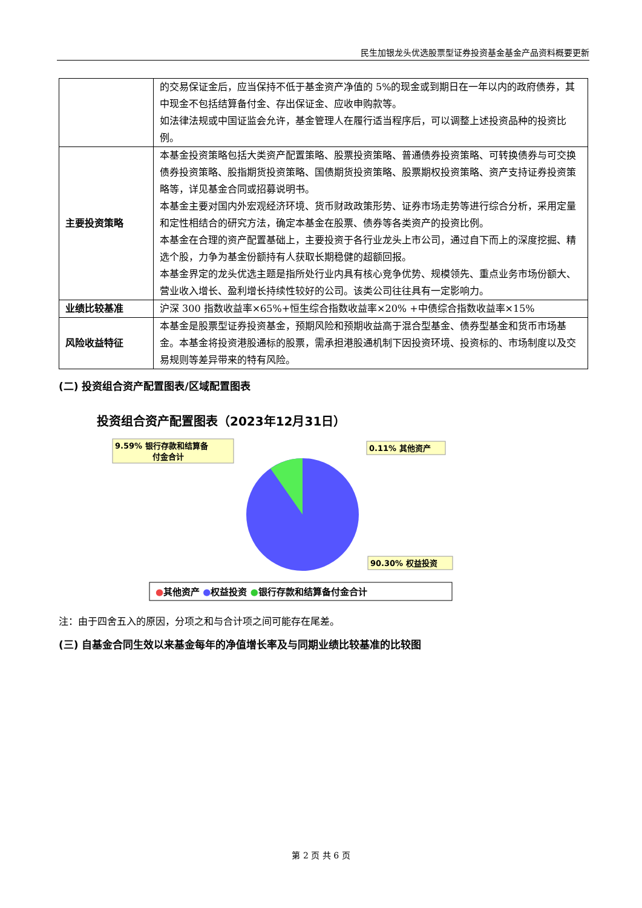民生加银龙头优选股票型证券投资基金基金产品资料概要更新
| | 的交易保证金后，应当保持不低于基金资产净值的 5%的现金或到期日在一年以内的政府债券，其中现金不包括结算备付金、存出保证金、应收申购款等。 如法律法规或中国证监会允许，基金管理人在履行适当程序后，可以调整上述投资品种的投资比例。 |
| 主要投资策略 | 本基金投资策略包括大类资产配置策略、股票投资策略、普通债券投资策略、可转换债券与可交换债券投资策略、股指期货投资策略、国债期货投资策略、股票期权投资策略、资产支持证券投资策略等，详见基金合同或招募说明书。 本基金主要对国内外宏观经济环境、货币财政政策形势、证券市场走势等进行综合分析，采用定量和定性相结合的研究方法，确定本基金在股票、债券等各类资产的投资比例。 本基金在合理的资产配置基础上，主要投资于各行业龙头上市公司，通过自下而上的深度挖掘、精选个股，力争为基金份额持有人获取长期稳健的超额回报。 本基金界定的龙头优选主题是指所处行业内具有核心竞争优势、规模领先、重点业务市场份额大、营业收入增长、盈利增长持续性较好的公司。该类公司往往具有一定影响力。 |
| 业绩比较基准 | 沪深 300 指数收益率×65%+恒生综合指数收益率×20% +中债综合指数收益率×15% |
| 风险收益特征 | 本基金是股票型证券投资基金，预期风险和预期收益高于混合型基金、债券型基金和货币市场基金。本基金将投资港股通标的股票，需承担港股通机制下因投资环境、投资标的、市场制度以及交易规则等差异带来的特有风险。 |
(二) 投资组合资产配置图表/区域配置图表
投资组合资产配置图表（2023年12月31日）
9.59% 银行存款和结算备
付金合计
0.11% 其他资产
90.30% 权益投资
●其他资产 ●权益投资 ●银行存款和结算备付金合计
注：由于四舍五入的原因，分项之和与合计项之间可能存在尾差。
(三) 自基金合同生效以来基金每年的净值增长率及与同期业绩比较基准的比较图
第 2 页 共 6 页